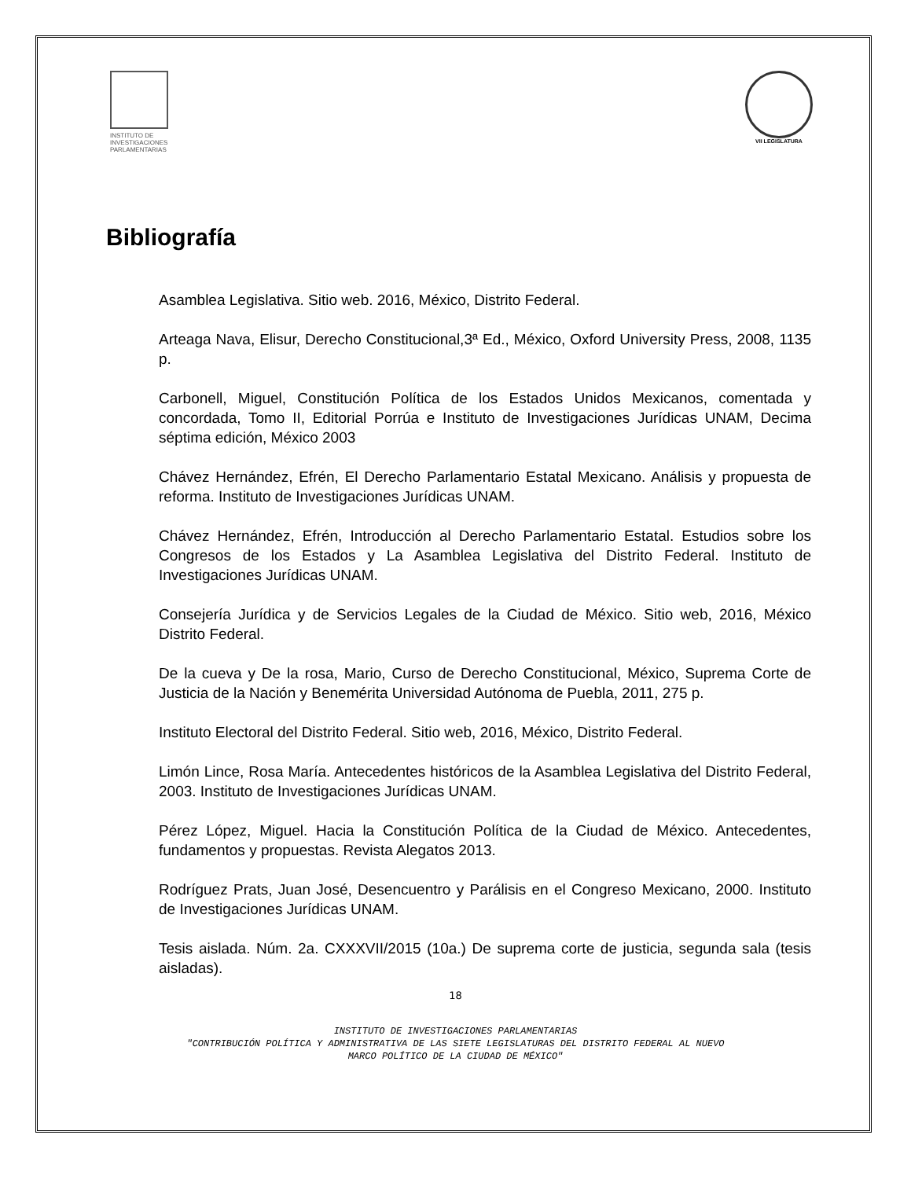INSTITUTO DE
INVESTIGACIONES
PARLAMENTARIAS
VII LEGISLATURA
Bibliografía
Asamblea Legislativa. Sitio web. 2016, México, Distrito Federal.
Arteaga Nava, Elisur, Derecho Constitucional,3ª Ed., México, Oxford University Press, 2008, 1135 p.
Carbonell, Miguel, Constitución Política de los Estados Unidos Mexicanos, comentada y concordada, Tomo II, Editorial Porrúa e Instituto de Investigaciones Jurídicas UNAM, Decima séptima edición, México 2003
Chávez Hernández, Efrén, El Derecho Parlamentario Estatal Mexicano. Análisis y propuesta de reforma. Instituto de Investigaciones Jurídicas UNAM.
Chávez Hernández, Efrén, Introducción al Derecho Parlamentario Estatal. Estudios sobre los Congresos de los Estados y La Asamblea Legislativa del Distrito Federal. Instituto de Investigaciones Jurídicas UNAM.
Consejería Jurídica y de Servicios Legales de la Ciudad de México. Sitio web, 2016, México Distrito Federal.
De la cueva y De la rosa, Mario, Curso de Derecho Constitucional, México, Suprema Corte de Justicia de la Nación y Benemérita Universidad Autónoma de Puebla, 2011, 275 p.
Instituto Electoral del Distrito Federal. Sitio web, 2016, México, Distrito Federal.
Limón Lince, Rosa María. Antecedentes históricos de la Asamblea Legislativa del Distrito Federal, 2003. Instituto de Investigaciones Jurídicas UNAM.
Pérez López, Miguel. Hacia la Constitución Política de la Ciudad de México. Antecedentes, fundamentos y propuestas. Revista Alegatos 2013.
Rodríguez Prats, Juan José, Desencuentro y Parálisis en el Congreso Mexicano, 2000. Instituto de Investigaciones Jurídicas UNAM.
Tesis aislada. Núm. 2a. CXXXVII/2015 (10a.) De suprema corte de justicia, segunda sala (tesis aisladas).
18
INSTITUTO DE INVESTIGACIONES PARLAMENTARIAS
"CONTRIBUCIÓN POLÍTICA Y ADMINISTRATIVA DE LAS SIETE LEGISLATURAS DEL DISTRITO FEDERAL AL NUEVO
MARCO POLÍTICO DE LA CIUDAD DE MÉXICO"